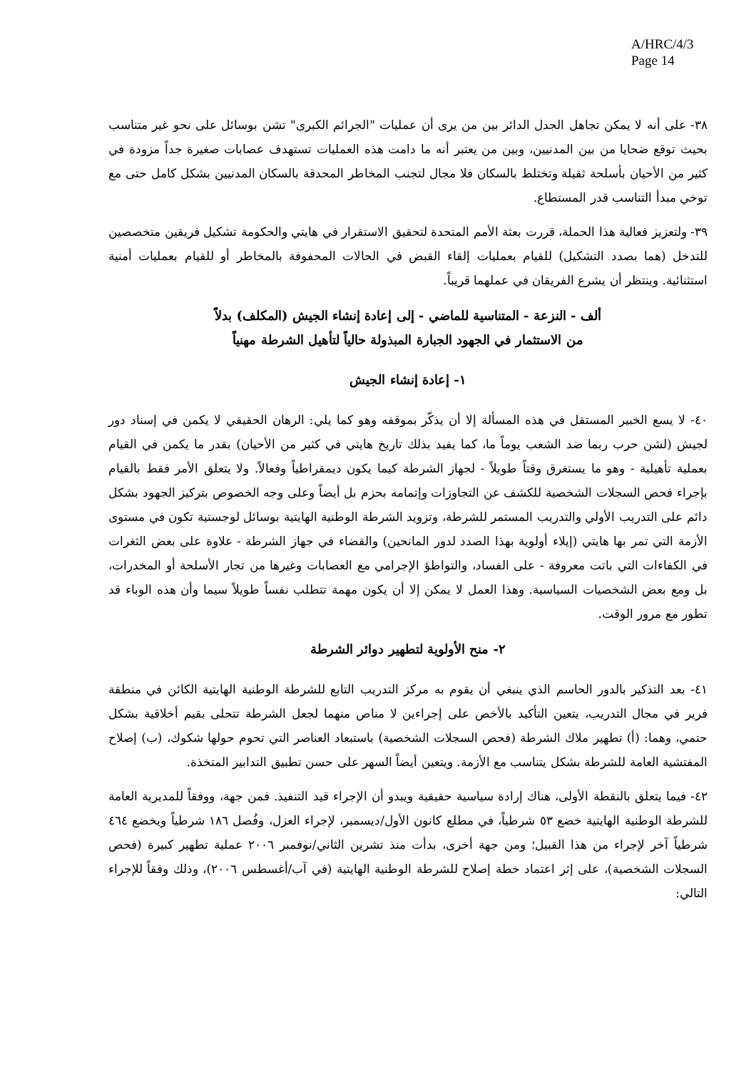A/HRC/4/3
Page 14
٣٨- على أنه لا يمكن تجاهل الجدل الدائر بين من يرى أن عمليات "الجرائم الكبرى" تشن بوسائل على نحو غير متناسب بحيث توقع ضحايا من بين المدنيين، وبين من يعتبر أنه ما دامت هذه العمليات تستهدف عصابات صغيرة جداً مزودة في كثير من الأحيان بأسلحة ثقيلة وتختلط بالسكان فلا مجال لتجنب المخاطر المحدقة بالسكان المدنيين بشكل كامل حتى مع توخي مبدأ التناسب قدر المستطاع.
٣٩- ولتعزيز فعالية هذا الحملة، قررت بعثة الأمم المتحدة لتحقيق الاستقرار في هايتي والحكومة تشكيل فريقين متخصصين للتدخل (هما بصدد التشكيل) للقيام بعمليات إلقاء القبض في الحالات المحفوفة بالمخاطر أو للقيام بعمليات أمنية استثنائية. وينتظر أن يشرع الفريقان في عملهما قريباً.
ألف - النزعة - المتناسية للماضي - إلى إعادة إنشاء الجيش (المكلف) بدلاً
من الاستثمار في الجهود الجبارة المبذولة حالياً لتأهيل الشرطة مهنياً
١- إعادة إنشاء الجيش
٤٠- لا يسع الخبير المستقل في هذه المسألة إلا أن يذكّر بموقفه وهو كما يلي: الرهان الحقيقي لا يكمن في إسناد دور لجيش (لشن حرب ربما ضد الشعب يوماً ما، كما يفيد بذلك تاريخ هايتي في كثير من الأحيان) بقدر ما يكمن في القيام بعملية تأهيلية - وهو ما يستغرق وقتاً طويلاً - لجهاز الشرطة كيما يكون ديمقراطياً وفعالاً. ولا يتعلق الأمر فقط بالقيام بإجراء فحص السجلات الشخصية للكشف عن التجاوزات وإتمامه بحزم بل أيضاً وعلى وجه الخصوص بتركيز الجهود بشكل دائم على التدريب الأولي والتدريب المستمر للشرطة، وتزويد الشرطة الوطنية الهايتية بوسائل لوجستية تكون في مستوى الأزمة التي تمر بها هايتي (إيلاء أولوية بهذا الصدد لدور المانحين) والقضاء في جهاز الشرطة - علاوة على بعض الثغرات في الكفاءات التي باتت معروفة - على الفساد، والتواطؤ الإجرامي مع العصابات وغيرها من تجار الأسلحة أو المخدرات، بل ومع بعض الشخصيات السياسية. وهذا العمل لا يمكن إلا أن يكون مهمة تتطلب نفساً طويلاً سيما وأن هذه الوباء قد تطور مع مرور الوقت.
٢- منح الأولوية لتطهير دوائر الشرطة
٤١- بعد التذكير بالدور الحاسم الذي ينبغي أن يقوم به مركز التدريب التابع للشرطة الوطنية الهايتية الكائن في منطقة فرير في مجال التدريب، يتعين التأكيد بالأخص على إجراءين لا مناص منهما لجعل الشرطة تتحلى بقيم أخلاقية بشكل حتمي، وهما: (أ) تطهير ملاك الشرطة (فحص السجلات الشخصية) باستبعاد العناصر التي تحوم حولها شكوك، (ب) إصلاح المفتشية العامة للشرطة بشكل يتناسب مع الأزمة. ويتعين أيضاً السهر على حسن تطبيق التدابير المتخذة.
٤٢- فيما يتعلق بالنقطة الأولى، هناك إرادة سياسية حقيقية ويبدو أن الإجراء قيد التنفيذ. فمن جهة، ووفقاً للمديرية العامة للشرطة الوطنية الهايتية خضع ٥٣ شرطياً، في مطلع كانون الأول/ديسمبر، لإجراء العزل، وفُصل ١٨٦ شرطياً ويخضع ٤٦٤ شرطياً آخر لإجراء من هذا القبيل؛ ومن جهة أخرى، بدأت منذ تشرين الثاني/نوفمبر ٢٠٠٦ عملية تطهير كبيرة (فحص السجلات الشخصية)، على إثر اعتماد خطة إصلاح للشرطة الوطنية الهايتية (في آب/أغسطس ٢٠٠٦)، وذلك وفقاً للإجراء التالي: